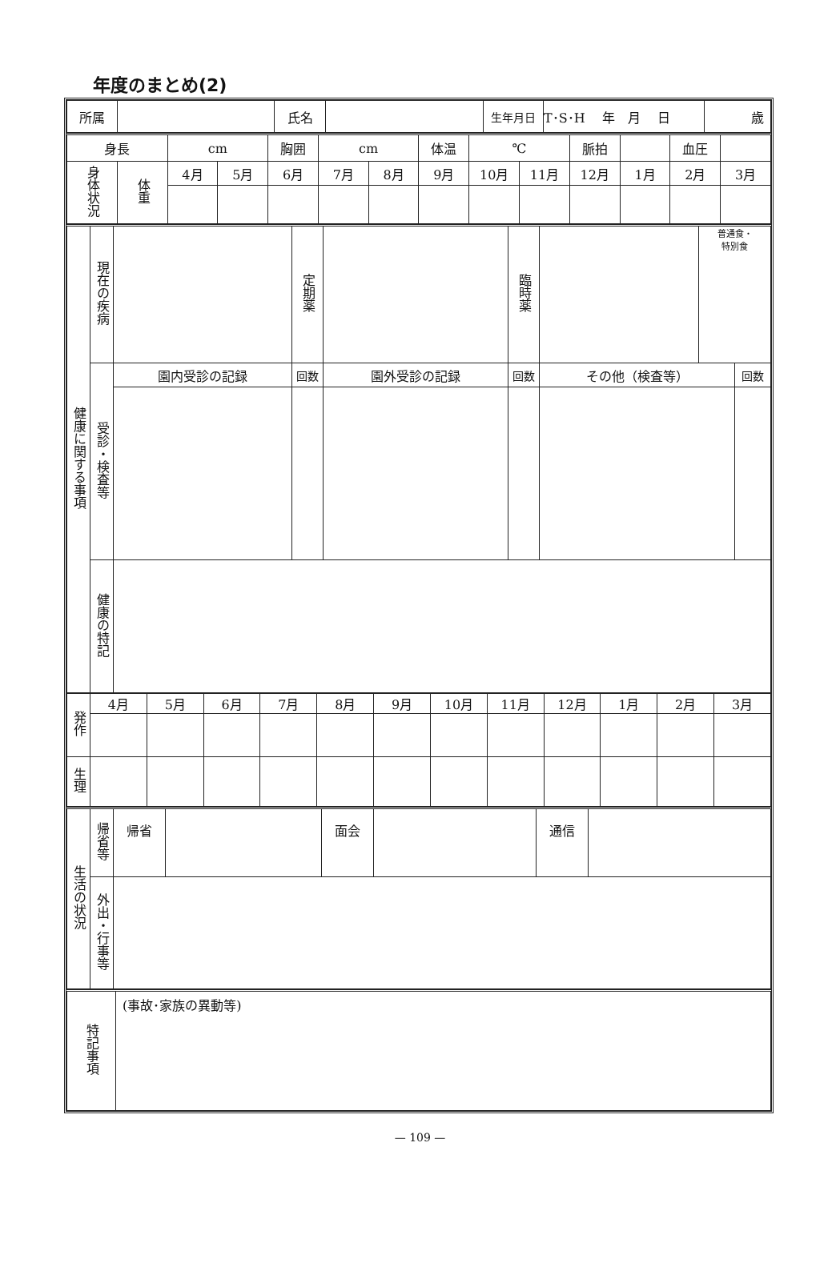年度のまとめ(2)
| 所属 | | 氏名 | | 生年月日 | T･S･H 年 月 日 | 歳 |
| 身長 | | cm | | 胸囲 | cm | | 体温 | ℃ | | 脈拍 | | 血圧 | |
| 身体状況 | 体重 | 4月 | 5月 | 6月 | 7月 | 8月 | 9月 | 10月 | 11月 | 12月 | 1月 | 2月 | 3月 |
| 健康に関する事項 | 現在の疾病 | | 定期薬 | | 臨時薬 | | 普通食・ 特別食 | |
| | 受診・検査等 | 園内受診の記録 | 回数 | 園外受診の記録 | 回数 | その他（検査等） | | 回数 |
| | 健康の特記 | | | | | | | |
| 発作 | 4月 | 5月 | 6月 | 7月 | 8月 | 9月 | 10月 | 11月 | 12月 | 1月 | 2月 | 3月 |
| 生理 | | | | | | | | | | | | |
| 生活の状況 | 帰省等 | 帰省 | | 面会 | | 通信 | |
| | 外出・行事等 | | | | | | |
| 特記事項 | (事故･家族の異動等) |
— 109 —